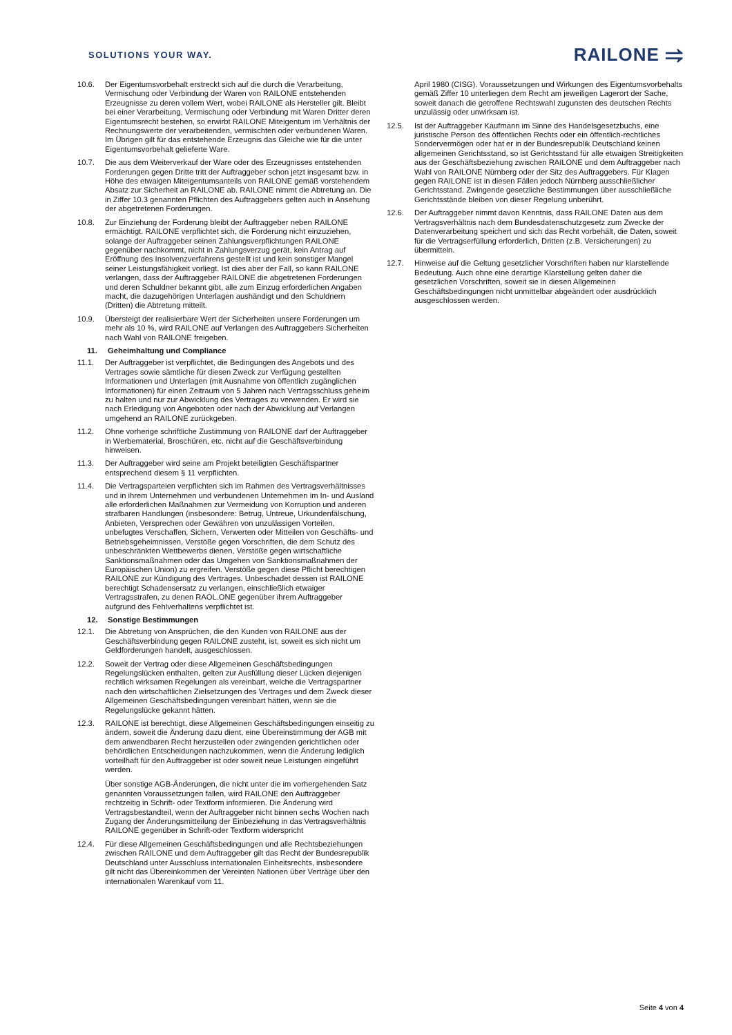SOLUTIONS YOUR WAY.
RAILONE ⥤
10.6. Der Eigentumsvorbehalt erstreckt sich auf die durch die Verarbeitung, Vermischung oder Verbindung der Waren von RAILONE entstehenden Erzeugnisse zu deren vollem Wert, wobei RAILONE als Hersteller gilt. Bleibt bei einer Verarbeitung, Vermischung oder Verbindung mit Waren Dritter deren Eigentumsrecht bestehen, so erwirbt RAILONE Miteigentum im Verhältnis der Rechnungswerte der verarbeitenden, vermischten oder verbundenen Waren. Im Übrigen gilt für das entstehende Erzeugnis das Gleiche wie für die unter Eigentumsvorbehalt gelieferte Ware.
10.7. Die aus dem Weiterverkauf der Ware oder des Erzeugnisses entstehenden Forderungen gegen Dritte tritt der Auftraggeber schon jetzt insgesamt bzw. in Höhe des etwaigen Miteigentumsanteils von RAILONE gemäß vorstehendem Absatz zur Sicherheit an RAILONE ab. RAILONE nimmt die Abtretung an. Die in Ziffer 10.3 genannten Pflichten des Auftraggebers gelten auch in Ansehung der abgetretenen Forderungen.
10.8. Zur Einziehung der Forderung bleibt der Auftraggeber neben RAILONE ermächtigt. RAILONE verpflichtet sich, die Forderung nicht einzuziehen, solange der Auftraggeber seinen Zahlungsverpflichtungen RAILONE gegenüber nachkommt, nicht in Zahlungsverzug gerät, kein Antrag auf Eröffnung des Insolvenzverfahrens gestellt ist und kein sonstiger Mangel seiner Leistungsfähigkeit vorliegt. Ist dies aber der Fall, so kann RAILONE verlangen, dass der Auftraggeber RAILONE die abgetretenen Forderungen und deren Schuldner bekannt gibt, alle zum Einzug erforderlichen Angaben macht, die dazugehörigen Unterlagen aushändigt und den Schuldnern (Dritten) die Abtretung mitteilt.
10.9. Übersteigt der realisierbare Wert der Sicherheiten unsere Forderungen um mehr als 10 %, wird RAILONE auf Verlangen des Auftraggebers Sicherheiten nach Wahl von RAILONE freigeben.
11. Geheimhaltung und Compliance
11.1. Der Auftraggeber ist verpflichtet, die Bedingungen des Angebots und des Vertrages sowie sämtliche für diesen Zweck zur Verfügung gestellten Informationen und Unterlagen (mit Ausnahme von öffentlich zugänglichen Informationen) für einen Zeitraum von 5 Jahren nach Vertragsschluss geheim zu halten und nur zur Abwicklung des Vertrages zu verwenden. Er wird sie nach Erledigung von Angeboten oder nach der Abwicklung auf Verlangen umgehend an RAILONE zurückgeben.
11.2. Ohne vorherige schriftliche Zustimmung von RAILONE darf der Auftraggeber in Werbematerial, Broschüren, etc. nicht auf die Geschäftsverbindung hinweisen.
11.3. Der Auftraggeber wird seine am Projekt beteiligten Geschäftspartner entsprechend diesem § 11 verpflichten.
11.4. Die Vertragsparteien verpflichten sich im Rahmen des Vertragsverhältnisses und in ihrem Unternehmen und verbundenen Unternehmen im In- und Ausland alle erforderlichen Maßnahmen zur Vermeidung von Korruption und anderen strafbaren Handlungen (insbesondere: Betrug, Untreue, Urkundenfälschung, Anbieten, Versprechen oder Gewähren von unzulässigen Vorteilen, unbefugtes Verschaffen, Sichern, Verwerten oder Mitteilen von Geschäfts- und Betriebsgeheimnissen, Verstöße gegen Vorschriften, die dem Schutz des unbeschränkten Wettbewerbs dienen, Verstöße gegen wirtschaftliche Sanktionsmaßnahmen oder das Umgehen von Sanktionsmaßnahmen der Europäischen Union) zu ergreifen. Verstöße gegen diese Pflicht berechtigen RAILONE zur Kündigung des Vertrages. Unbeschadet dessen ist RAILONE berechtigt Schadensersatz zu verlangen, einschließlich etwaiger Vertragsstrafen, zu denen RAOL.ONE gegenüber ihrem Auftraggeber aufgrund des Fehlverhaltens verpflichtet ist.
12. Sonstige Bestimmungen
12.1. Die Abtretung von Ansprüchen, die den Kunden von RAILONE aus der Geschäftsverbindung gegen RAILONE zusteht, ist, soweit es sich nicht um Geldforderungen handelt, ausgeschlossen.
12.2. Soweit der Vertrag oder diese Allgemeinen Geschäftsbedingungen Regelungslücken enthalten, gelten zur Ausfüllung dieser Lücken diejenigen rechtlich wirksamen Regelungen als vereinbart, welche die Vertragspartner nach den wirtschaftlichen Zielsetzungen des Vertrages und dem Zweck dieser Allgemeinen Geschäftsbedingungen vereinbart hätten, wenn sie die Regelungslücke gekannt hätten.
12.3. RAILONE ist berechtigt, diese Allgemeinen Geschäftsbedingungen einseitig zu ändern, soweit die Änderung dazu dient, eine Übereinstimmung der AGB mit dem anwendbaren Recht herzustellen oder zwingenden gerichtlichen oder behördlichen Entscheidungen nachzukommen, wenn die Änderung lediglich vorteilhaft für den Auftraggeber ist oder soweit neue Leistungen eingeführt werden.
Über sonstige AGB-Änderungen, die nicht unter die im vorhergehenden Satz genannten Voraussetzungen fallen, wird RAILONE den Auftraggeber rechtzeitig in Schrift- oder Textform informieren. Die Änderung wird Vertragsbestandteil, wenn der Auftraggeber nicht binnen sechs Wochen nach Zugang der Änderungsmitteilung der Einbeziehung in das Vertragsverhältnis RAILONE gegenüber in Schrift-oder Textform widerspricht
12.4. Für diese Allgemeinen Geschäftsbedingungen und alle Rechtsbeziehungen zwischen RAILONE und dem Auftraggeber gilt das Recht der Bundesrepublik Deutschland unter Ausschluss internationalen Einheitsrechts, insbesondere gilt nicht das Übereinkommen der Vereinten Nationen über Verträge über den internationalen Warenkauf vom 11.
April 1980 (CISG). Voraussetzungen und Wirkungen des Eigentumsvorbehalts gemäß Ziffer 10 unterliegen dem Recht am jeweiligen Lagerort der Sache, soweit danach die getroffene Rechtswahl zugunsten des deutschen Rechts unzulässig oder unwirksam ist.
12.5. Ist der Auftraggeber Kaufmann im Sinne des Handelsgesetzbuchs, eine juristische Person des öffentlichen Rechts oder ein öffentlich-rechtliches Sondervermögen oder hat er in der Bundesrepublik Deutschland keinen allgemeinen Gerichtsstand, so ist Gerichtsstand für alle etwaigen Streitigkeiten aus der Geschäftsbeziehung zwischen RAILONE und dem Auftraggeber nach Wahl von RAILONE Nürnberg oder der Sitz des Auftraggebers. Für Klagen gegen RAILONE ist in diesen Fällen jedoch Nürnberg ausschließlicher Gerichtsstand. Zwingende gesetzliche Bestimmungen über ausschließliche Gerichtsstände bleiben von dieser Regelung unberührt.
12.6. Der Auftraggeber nimmt davon Kenntnis, dass RAILONE Daten aus dem Vertragsverhältnis nach dem Bundesdatenschutzgesetz zum Zwecke der Datenverarbeitung speichert und sich das Recht vorbehält, die Daten, soweit für die Vertragserfüllung erforderlich, Dritten (z.B. Versicherungen) zu übermitteln.
12.7. Hinweise auf die Geltung gesetzlicher Vorschriften haben nur klarstellende Bedeutung. Auch ohne eine derartige Klarstellung gelten daher die gesetzlichen Vorschriften, soweit sie in diesen Allgemeinen Geschäftsbedingungen nicht unmittelbar abgeändert oder ausdrücklich ausgeschlossen werden.
Seite 4 von 4